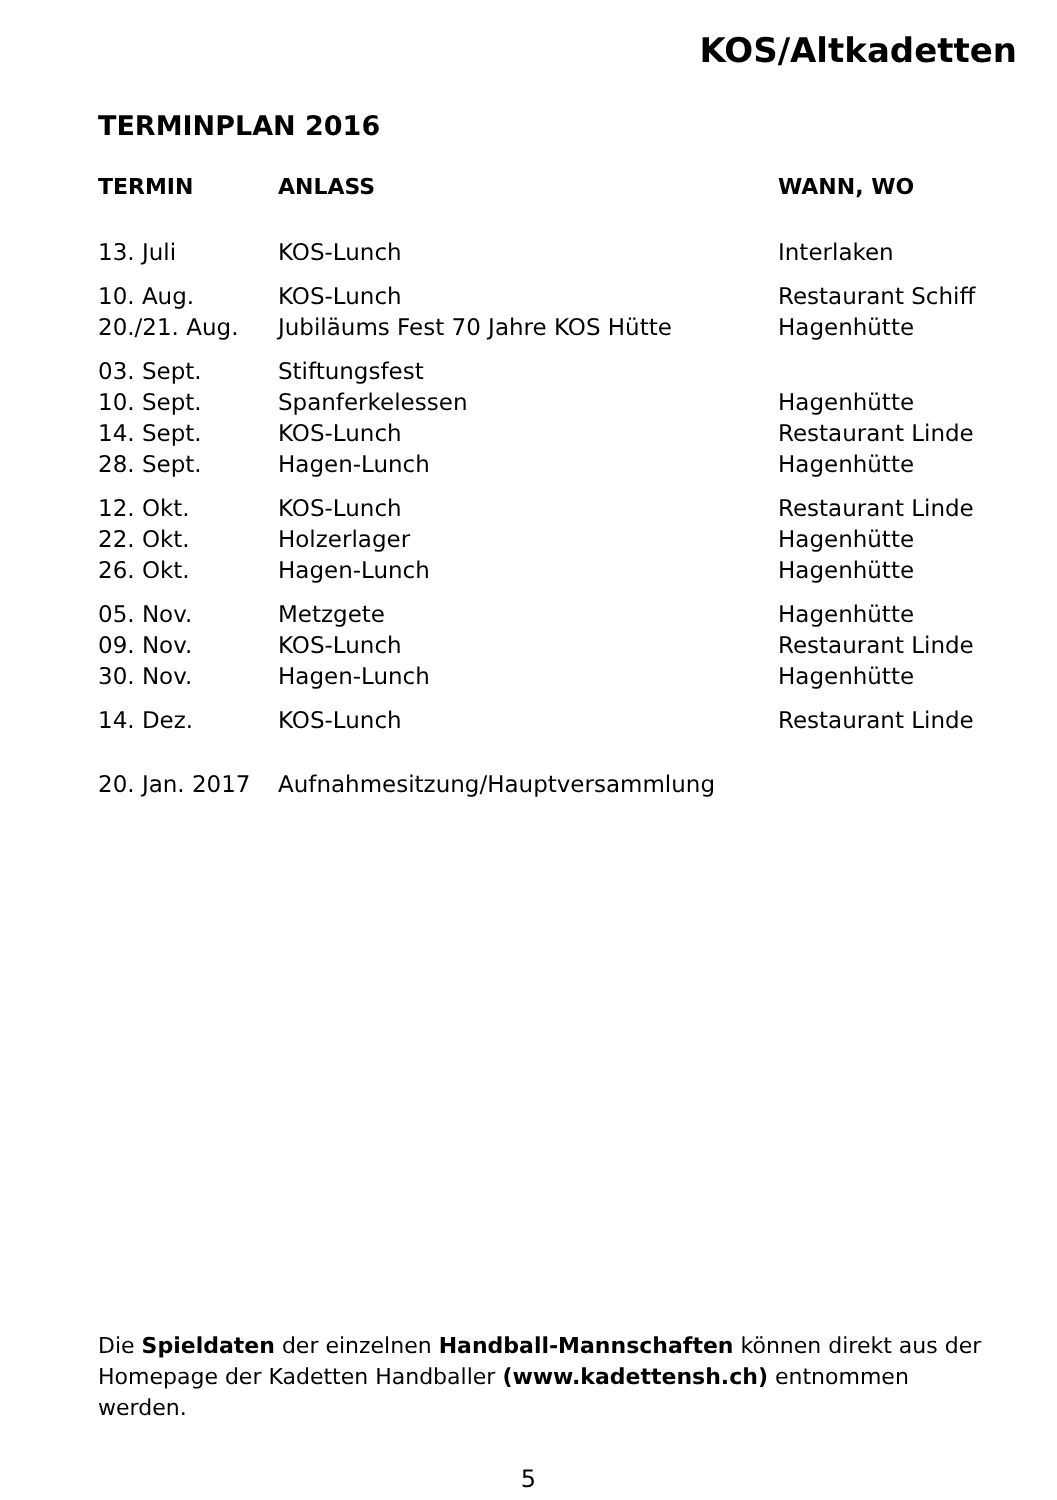KOS/Altkadetten
TERMINPLAN 2016
| TERMIN | ANLASS | WANN, WO |
| --- | --- | --- |
| 13. Juli | KOS-Lunch | Interlaken |
| 10. Aug. | KOS-Lunch | Restaurant Schiff |
| 20./21. Aug. | Jubiläums Fest 70 Jahre KOS Hütte | Hagenhütte |
| 03. Sept. | Stiftungsfest | |
| 10. Sept. | Spanferkelessen | Hagenhütte |
| 14. Sept. | KOS-Lunch | Restaurant Linde |
| 28. Sept. | Hagen-Lunch | Hagenhütte |
| 12. Okt. | KOS-Lunch | Restaurant Linde |
| 22. Okt. | Holzerlager | Hagenhütte |
| 26. Okt. | Hagen-Lunch | Hagenhütte |
| 05. Nov. | Metzgete | Hagenhütte |
| 09. Nov. | KOS-Lunch | Restaurant Linde |
| 30. Nov. | Hagen-Lunch | Hagenhütte |
| 14. Dez. | KOS-Lunch | Restaurant Linde |
| 20. Jan. 2017 | Aufnahmesitzung/Hauptversammlung | |
Die Spieldaten der einzelnen Handball-Mannschaften können direkt aus der Homepage der Kadetten Handballer (www.kadettensh.ch) entnommen werden.
5